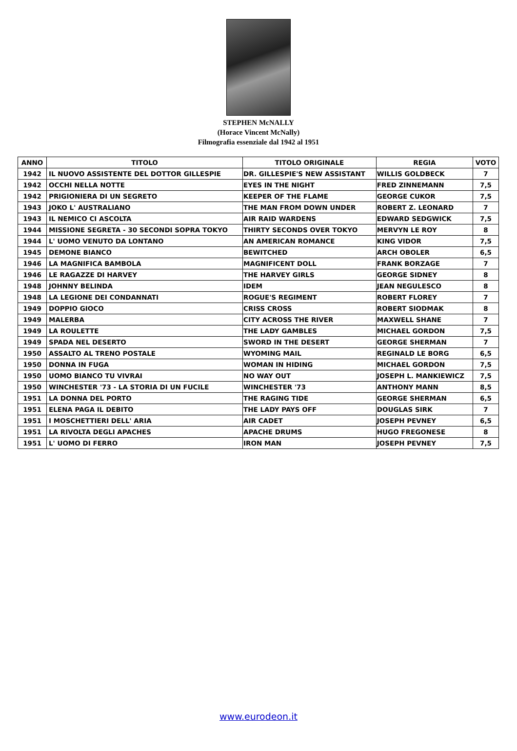STEPHEN McNALLY
(Horace Vincent McNally)
Filmografia essenziale dal 1942 al 1951
| ANNO | TITOLO | TITOLO ORIGINALE | REGIA | VOTO |
| --- | --- | --- | --- | --- |
| 1942 | IL NUOVO ASSISTENTE DEL DOTTOR GILLESPIE | DR. GILLESPIE'S NEW ASSISTANT | WILLIS GOLDBECK | 7 |
| 1942 | OCCHI NELLA NOTTE | EYES IN THE NIGHT | FRED ZINNEMANN | 7,5 |
| 1942 | PRIGIONIERA DI UN SEGRETO | KEEPER OF THE FLAME | GEORGE CUKOR | 7,5 |
| 1943 | JOKO L' AUSTRALIANO | THE MAN FROM DOWN UNDER | ROBERT Z. LEONARD | 7 |
| 1943 | IL NEMICO CI ASCOLTA | AIR RAID WARDENS | EDWARD SEDGWICK | 7,5 |
| 1944 | MISSIONE SEGRETA - 30 SECONDI SOPRA TOKYO | THIRTY SECONDS OVER TOKYO | MERVYN LE ROY | 8 |
| 1944 | L' UOMO VENUTO DA LONTANO | AN AMERICAN ROMANCE | KING VIDOR | 7,5 |
| 1945 | DEMONE BIANCO | BEWITCHED | ARCH OBOLER | 6,5 |
| 1946 | LA MAGNIFICA BAMBOLA | MAGNIFICENT DOLL | FRANK BORZAGE | 7 |
| 1946 | LE RAGAZZE DI HARVEY | THE HARVEY GIRLS | GEORGE SIDNEY | 8 |
| 1948 | JOHNNY BELINDA | IDEM | JEAN NEGULESCO | 8 |
| 1948 | LA LEGIONE DEI CONDANNATI | ROGUE'S REGIMENT | ROBERT FLOREY | 7 |
| 1949 | DOPPIO GIOCO | CRISS CROSS | ROBERT SIODMAK | 8 |
| 1949 | MALERBA | CITY ACROSS THE RIVER | MAXWELL SHANE | 7 |
| 1949 | LA ROULETTE | THE LADY GAMBLES | MICHAEL GORDON | 7,5 |
| 1949 | SPADA NEL DESERTO | SWORD IN THE DESERT | GEORGE SHERMAN | 7 |
| 1950 | ASSALTO AL TRENO POSTALE | WYOMING MAIL | REGINALD LE BORG | 6,5 |
| 1950 | DONNA IN FUGA | WOMAN IN HIDING | MICHAEL GORDON | 7,5 |
| 1950 | UOMO BIANCO TU VIVRAI | NO WAY OUT | JOSEPH L. MANKIEWICZ | 7,5 |
| 1950 | WINCHESTER '73 - LA STORIA DI UN FUCILE | WINCHESTER '73 | ANTHONY MANN | 8,5 |
| 1951 | LA DONNA DEL PORTO | THE RAGING TIDE | GEORGE SHERMAN | 6,5 |
| 1951 | ELENA PAGA IL DEBITO | THE LADY PAYS OFF | DOUGLAS SIRK | 7 |
| 1951 | I MOSCHETTIERI DELL' ARIA | AIR CADET | JOSEPH PEVNEY | 6,5 |
| 1951 | LA RIVOLTA DEGLI APACHES | APACHE DRUMS | HUGO FREGONESE | 8 |
| 1951 | L' UOMO DI FERRO | IRON MAN | JOSEPH PEVNEY | 7,5 |
www.eurodeon.it